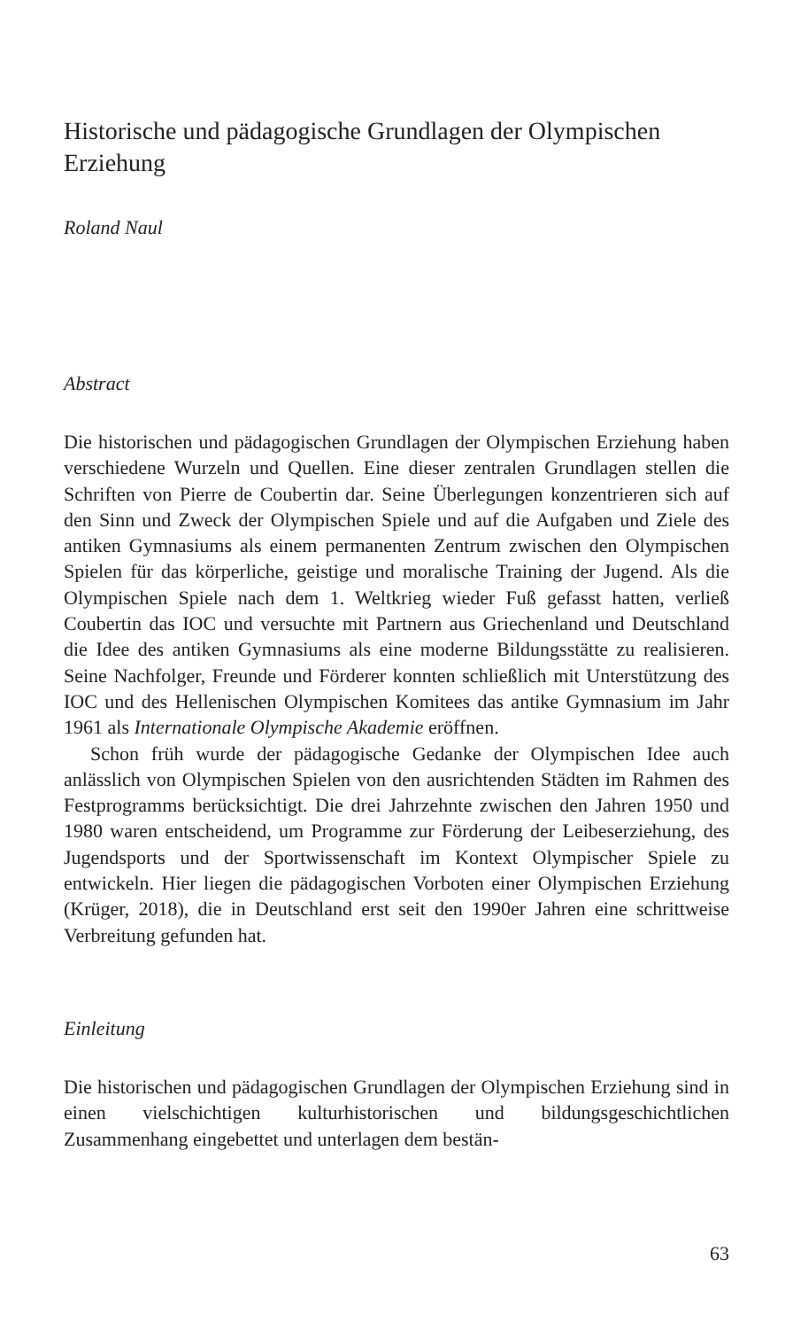Historische und pädagogische Grundlagen der Olympischen Erziehung
Roland Naul
Abstract
Die historischen und pädagogischen Grundlagen der Olympischen Erziehung haben verschiedene Wurzeln und Quellen. Eine dieser zentralen Grundlagen stellen die Schriften von Pierre de Coubertin dar. Seine Überlegungen konzentrieren sich auf den Sinn und Zweck der Olympischen Spiele und auf die Aufgaben und Ziele des antiken Gymnasiums als einem permanenten Zentrum zwischen den Olympischen Spielen für das körperliche, geistige und moralische Training der Jugend. Als die Olympischen Spiele nach dem 1. Weltkrieg wieder Fuß gefasst hatten, verließ Coubertin das IOC und versuchte mit Partnern aus Griechenland und Deutschland die Idee des antiken Gymnasiums als eine moderne Bildungsstätte zu realisieren. Seine Nachfolger, Freunde und Förderer konnten schließlich mit Unterstützung des IOC und des Hellenischen Olympischen Komitees das antike Gymnasium im Jahr 1961 als Internationale Olympische Akademie eröffnen.
Schon früh wurde der pädagogische Gedanke der Olympischen Idee auch anlässlich von Olympischen Spielen von den ausrichtenden Städten im Rahmen des Festprogramms berücksichtigt. Die drei Jahrzehnte zwischen den Jahren 1950 und 1980 waren entscheidend, um Programme zur Förderung der Leibeserziehung, des Jugendsports und der Sportwissenschaft im Kontext Olympischer Spiele zu entwickeln. Hier liegen die pädagogischen Vorboten einer Olympischen Erziehung (Krüger, 2018), die in Deutschland erst seit den 1990er Jahren eine schrittweise Verbreitung gefunden hat.
Einleitung
Die historischen und pädagogischen Grundlagen der Olympischen Erziehung sind in einen vielschichtigen kulturhistorischen und bildungsgeschichtlichen Zusammenhang eingebettet und unterlagen dem bestän-
63